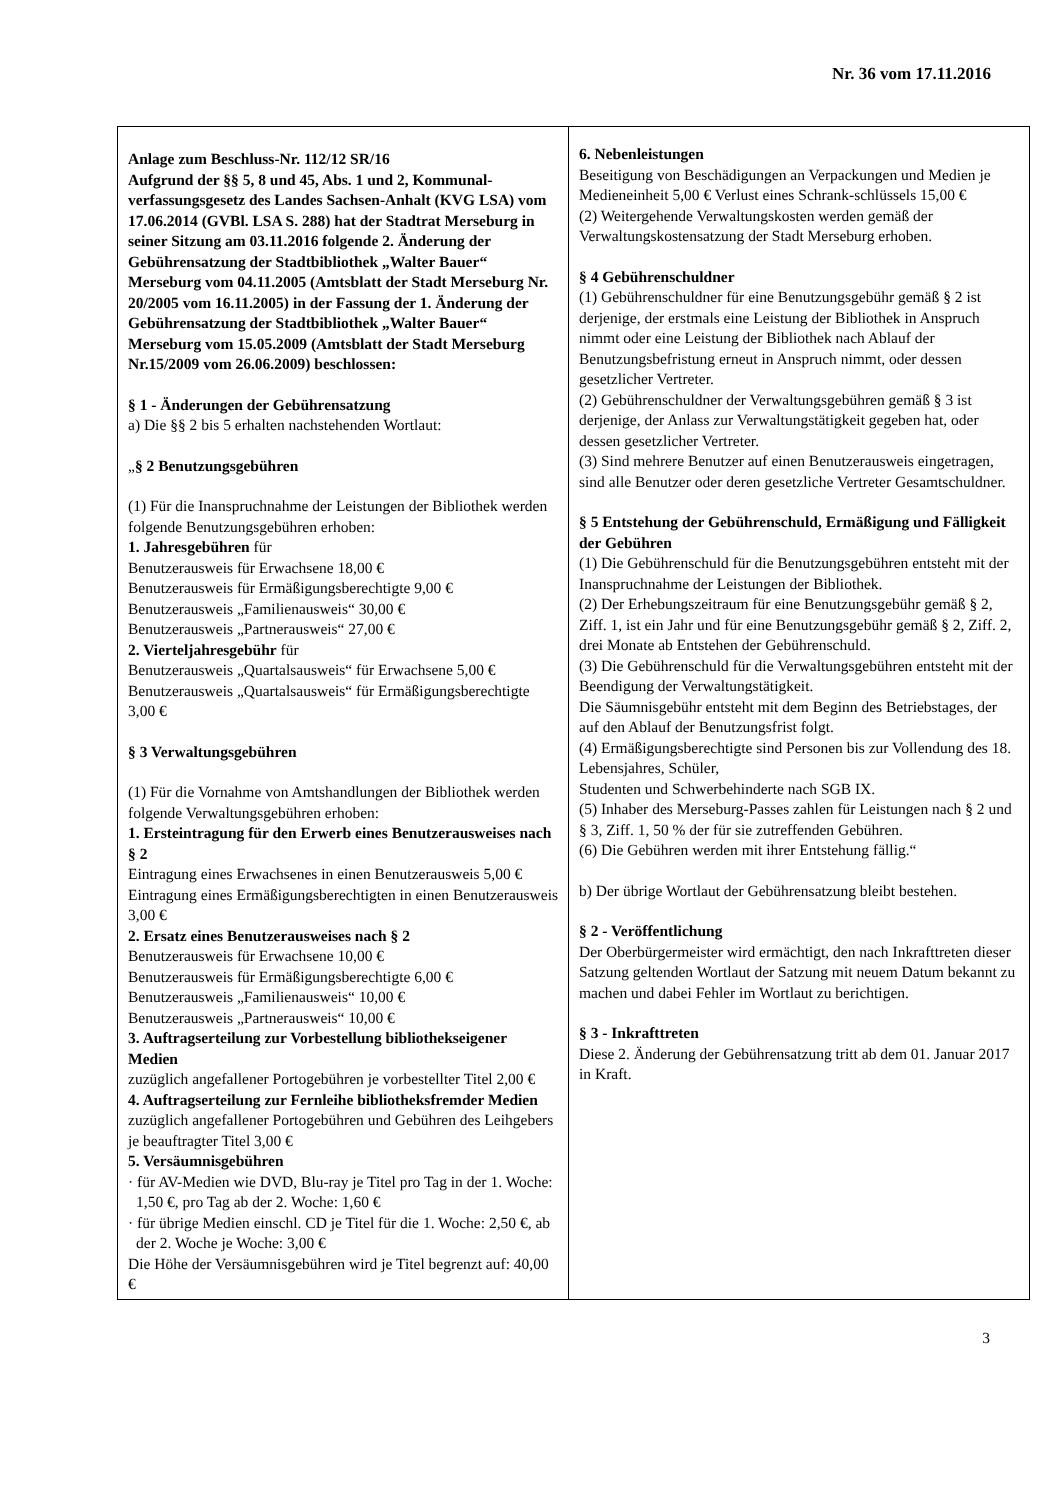Nr. 36 vom 17.11.2016
Anlage zum Beschluss-Nr. 112/12 SR/16
Aufgrund der §§ 5, 8 und 45, Abs. 1 und 2, Kommunal-verfassungsgesetz des Landes Sachsen-Anhalt (KVG LSA) vom 17.06.2014 (GVBl. LSA S. 288) hat der Stadtrat Merseburg in seiner Sitzung am 03.11.2016 folgende 2. Änderung der Gebührensatzung der Stadtbibliothek „Walter Bauer“ Merseburg vom 04.11.2005 (Amtsblatt der Stadt Merseburg Nr. 20/2005 vom 16.11.2005) in der Fassung der 1. Änderung der Gebührensatzung der Stadtbibliothek „Walter Bauer“ Merseburg vom 15.05.2009 (Amtsblatt der Stadt Merseburg Nr.15/2009 vom 26.06.2009) beschlossen:
§ 1 - Änderungen der Gebührensatzung
a) Die §§ 2 bis 5 erhalten nachstehenden Wortlaut:
„§ 2 Benutzungsgebühren
(1) Für die Inanspruchnahme der Leistungen der Bibliothek werden folgende Benutzungsgebühren erhoben:
1. Jahresgebühren für
Benutzerausweis für Erwachsene 18,00 €
Benutzerausweis für Ermäßigungsberechtigte 9,00 €
Benutzerausweis „Familienausweis“ 30,00 €
Benutzerausweis „Partnerausweis“ 27,00 €
2. Vierteljahresgebühr für
Benutzerausweis „Quartalsausweis“ für Erwachsene 5,00 €
Benutzerausweis „Quartalsausweis“ für Ermäßigungsberechtigte 3,00 €
§ 3 Verwaltungsgebühren
(1) Für die Vornahme von Amtshandlungen der Bibliothek werden folgende Verwaltungsgebühren erhoben:
1. Ersteintragung für den Erwerb eines Benutzerausweises nach § 2
Eintragung eines Erwachsenes in einen Benutzerausweis 5,00 €
Eintragung eines Ermäßigungsberechtigten in einen Benutzerausweis 3,00 €
2. Ersatz eines Benutzerausweises nach § 2
Benutzerausweis für Erwachsene 10,00 €
Benutzerausweis für Ermäßigungsberechtigte 6,00 €
Benutzerausweis „Familienausweis“ 10,00 €
Benutzerausweis „Partnerausweis“ 10,00 €
3. Auftragserteilung zur Vorbestellung bibliothekseigener Medien
zuzüglich angefallener Portogebühren je vorbestellter Titel 2,00 €
4. Auftragserteilung zur Fernleihe bibliotheksfremder Medien
zuzüglich angefallener Portogebühren und Gebühren des Leihgebers je beauftragter Titel 3,00 €
5. Versäumnisgebühren
· für AV-Medien wie DVD, Blu-ray je Titel pro Tag in der 1. Woche: 1,50 €, pro Tag ab der 2. Woche: 1,60 €
· für übrige Medien einschl. CD je Titel für die 1. Woche: 2,50 €, ab der 2. Woche je Woche: 3,00 €
Die Höhe der Versäumnisgebühren wird je Titel begrenzt auf: 40,00 €
6. Nebenleistungen
Beseitigung von Beschädigungen an Verpackungen und Medien je Medieneinheit 5,00 € Verlust eines Schrank-schlüssels 15,00 €
(2) Weitergehende Verwaltungskosten werden gemäß der Verwaltungskostensatzung der Stadt Merseburg erhoben.
§ 4 Gebührenschuldner
(1) Gebührenschuldner für eine Benutzungsgebühr gemäß § 2 ist derjenige, der erstmals eine Leistung der Bibliothek in Anspruch nimmt oder eine Leistung der Bibliothek nach Ablauf der Benutzungsbefristung erneut in Anspruch nimmt, oder dessen gesetzlicher Vertreter.
(2) Gebührenschuldner der Verwaltungsgebühren gemäß § 3 ist derjenige, der Anlass zur Verwaltungstätigkeit gegeben hat, oder dessen gesetzlicher Vertreter.
(3) Sind mehrere Benutzer auf einen Benutzerausweis eingetragen, sind alle Benutzer oder deren gesetzliche Vertreter Gesamtschuldner.
§ 5 Entstehung der Gebührenschuld, Ermäßigung und Fälligkeit der Gebühren
(1) Die Gebührenschuld für die Benutzungsgebühren entsteht mit der Inanspruchnahme der Leistungen der Bibliothek.
(2) Der Erhebungszeitraum für eine Benutzungsgebühr gemäß § 2, Ziff. 1, ist ein Jahr und für eine Benutzungsgebühr gemäß § 2, Ziff. 2, drei Monate ab Entstehen der Gebührenschuld.
(3) Die Gebührenschuld für die Verwaltungsgebühren entsteht mit der Beendigung der Verwaltungstätigkeit.
Die Säumnisgebühr entsteht mit dem Beginn des Betriebstages, der auf den Ablauf der Benutzungsfrist folgt.
(4) Ermäßigungsberechtigte sind Personen bis zur Vollendung des 18. Lebensjahres, Schüler,
Studenten und Schwerbehinderte nach SGB IX.
(5) Inhaber des Merseburg-Passes zahlen für Leistungen nach § 2 und § 3, Ziff. 1, 50 % der für sie zutreffenden Gebühren.
(6) Die Gebühren werden mit ihrer Entstehung fällig.“
b) Der übrige Wortlaut der Gebührensatzung bleibt bestehen.
§ 2 - Veröffentlichung
Der Oberbürgermeister wird ermächtigt, den nach Inkrafttreten dieser Satzung geltenden Wortlaut der Satzung mit neuem Datum bekannt zu machen und dabei Fehler im Wortlaut zu berichtigen.
§ 3 - Inkrafttreten
Diese 2. Änderung der Gebührensatzung tritt ab dem 01. Januar 2017 in Kraft.
3